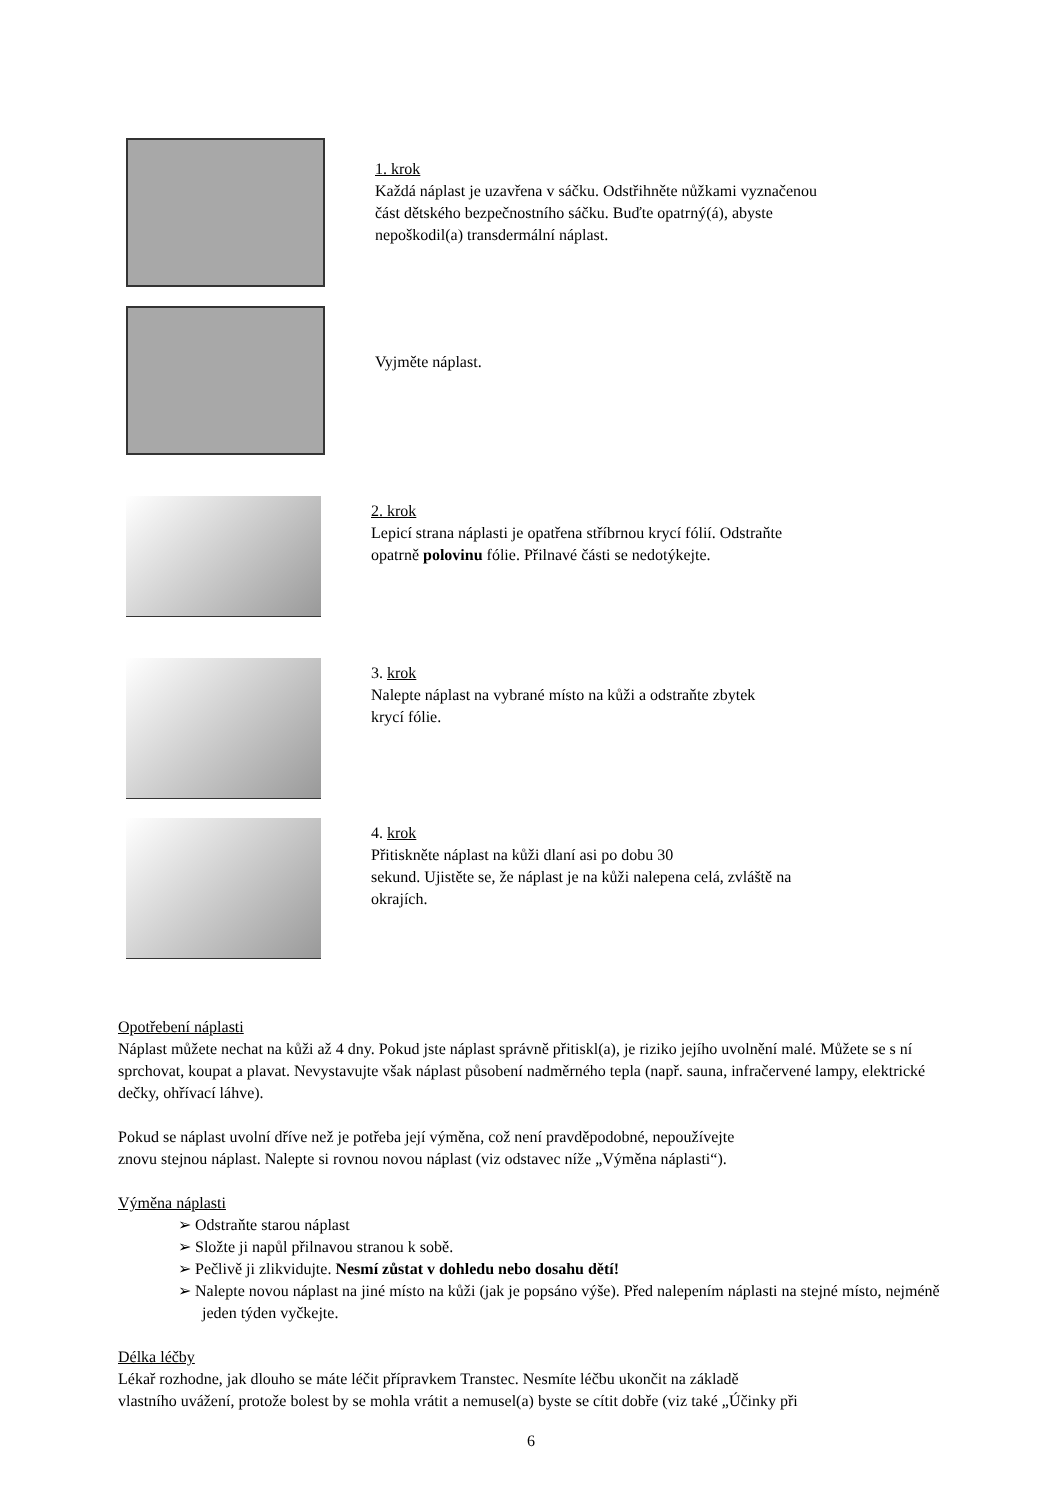1. krok
Každá náplast je uzavřena v sáčku. Odstřihněte nůžkami vyznačenou
část dětského bezpečnostního sáčku. Buďte opatrný(á), abyste
nepoškodil(a) transdermální náplast.
Vyjměte náplast.
2. krok
Lepicí strana náplasti je opatřena stříbrnou krycí fólií. Odstraňte
opatrně polovinu fólie. Přilnavé části se nedotýkejte.
3. krok
Nalepte náplast na vybrané místo na kůži a odstraňte zbytek
krycí fólie.
4. krok
Přitiskněte náplast na kůži dlaní asi po dobu 30
sekund. Ujistěte se, že náplast je na kůži nalepena celá, zvláště na
okrajích.
Opotřebení náplasti
Náplast můžete nechat na kůži až 4 dny. Pokud jste náplast správně přitiskl(a), je riziko jejího uvolnění malé. Můžete se s ní sprchovat, koupat a plavat. Nevystavujte však náplast působení nadměrného tepla (např. sauna, infračervené lampy, elektrické dečky, ohřívací láhve).
Pokud se náplast uvolní dříve než je potřeba její výměna, což není pravděpodobné, nepoužívejte
znovu stejnou náplast. Nalepte si rovnou novou náplast (viz odstavec níže „Výměna náplasti“).
Výměna náplasti
➢ Odstraňte starou náplast
➢ Složte ji napůl přilnavou stranou k sobě.
➢ Pečlivě ji zlikvidujte. Nesmí zůstat v dohledu nebo dosahu dětí!
➢ Nalepte novou náplast na jiné místo na kůži (jak je popsáno výše). Před nalepením náplasti na stejné místo, nejméně jeden týden vyčkejte.
Délka léčby
Lékař rozhodne, jak dlouho se máte léčit přípravkem Transtec. Nesmíte léčbu ukončit na základě
vlastního uvážení, protože bolest by se mohla vrátit a nemusel(a) byste se cítit dobře (viz také „Účinky při
6